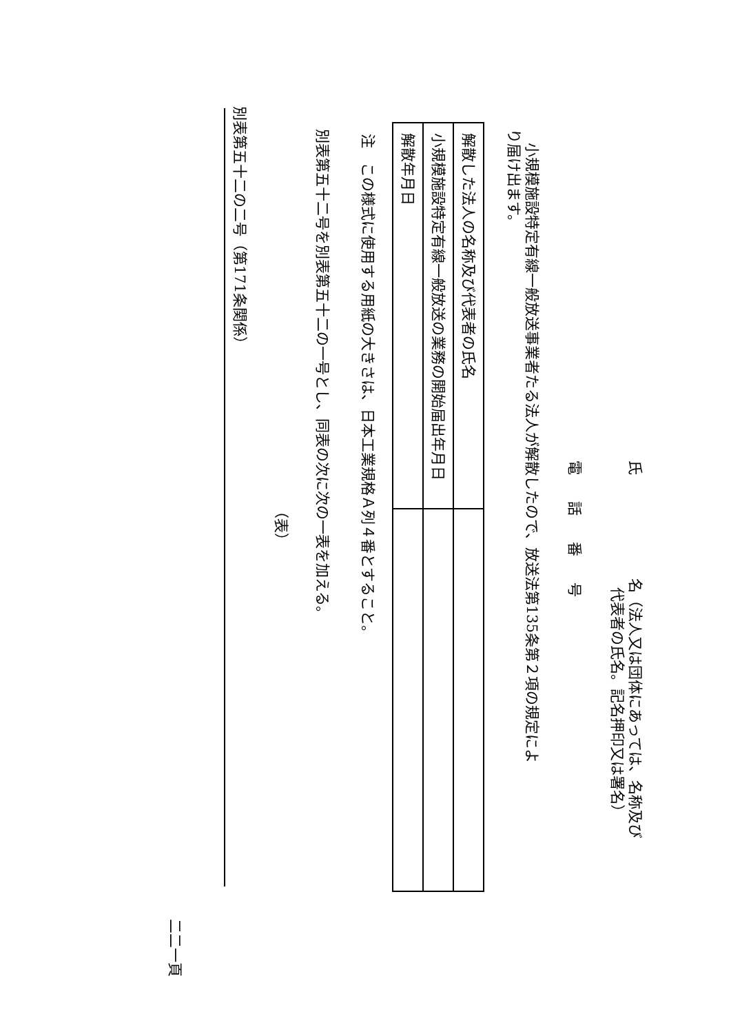氏 名（法人又は団体にあっては、名称及び
代表者の氏名。記名押印又は署名）
電話番号
小規模施設特定有線一般放送事業者たる法人が解散したので、放送法第135条第２項の規定によ
り届け出ます。
| 解散した法人の名称及び代表者の氏名 | |
| 小規模施設特定有線一般放送の業務の開始届出年月日 | |
| 解散年月日 | |
注　この様式に使用する用紙の大きさは、日本工業規格Ａ列４番とすること。
別表第五十二号を別表第五十二の一号とし、同表の次に次の一表を加える。
（表）
別表第五十二の二号（第171条関係）
二二一頁